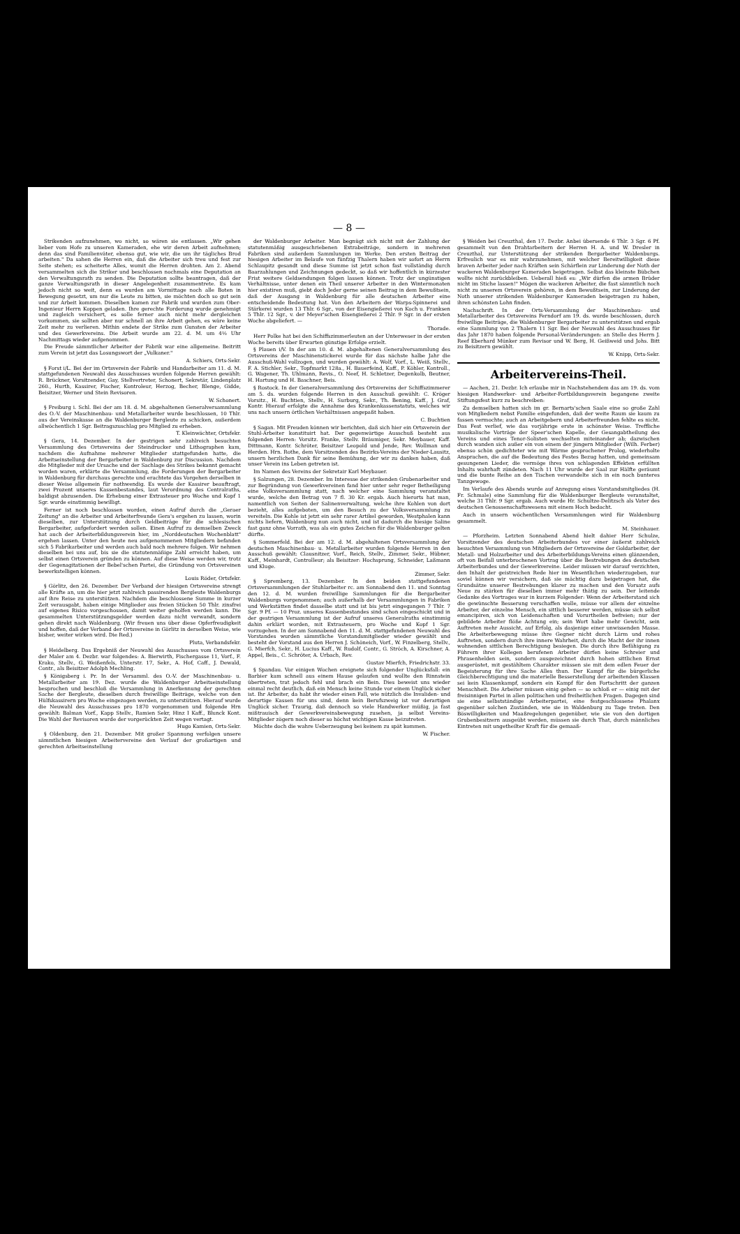— 8 —
Strikenden aufzunehmen, wo nicht, so wären sie entlassen. „Wir gehen lieber vom Hofe zu unseren Kameraden, ehe wir deren Arbeit aufnehmen; denn das sind Familienväter, ebenso gut, wie wir, die um ihr tägliches Brod arbeiten." Da sahen die Herren ein, daß die Arbeiter sich treu und fest zur Seite stehen; es scheiterte Alles, womit die Herren drohten. Am 2. Abend versammelten sich die Striker und beschlossen nochmals eine Deputation an den Verwaltungsrath zu senden. Die Deputation sollte beantragen, daß der ganze Verwaltungsrath in dieser Angelegenheit zusammentrete. Es kam jedoch nicht so weit, denn es wurden am Vormittage noch alle Boten in Bewegung gesetzt, um nur die Leute zu bitten, sie möchten doch so gut sein und zur Arbeit kommen. Dieselben kamen zur Fabrik und wurden zum Ober-Ingenieur Herrn Koppen geladen. Ihre gerechte Forderung wurde genehmigt und zugleich versichert, es solle ferner auch nicht mehr dergleichen vorkommen, sie sollten aber nur schnell an ihre Arbeit gehen, es wäre keine Zeit mehr zu verlieren. Mithin endete der Strike zum Gunsten der Arbeiter und des Gewerkvereins. Die Arbeit wurde am 22. d. M. um 4½ Uhr Nachmittags wieder aufgenommen.
Die Freude sämmtlicher Arbeiter der Fabrik war eine allgemeine. Beitritt zum Verein ist jetzt das Losungswort der „Vulkaner."
A. Schiers, Orts-Sekr.
§ Forst i/L. Bei der im Ortsverein der Fabrik- und Handarbeiter am 11. d. M. stattgefundenen Neuwahl des Ausschusses wurden folgende Herren gewählt: R. Brückner, Vorsitzender, Gay, Stellvertreter, Schonert, Sekretär, Lindenplatz 260., Hurth, Kassirer, Fischer, Kontroleur, Herzog, Becher, Blenge, Gidde, Beisitzer, Werner und Stein Revisoren.
W. Schonert.
§ Freiburg i. Schl. Bei der am 18. d. M. abgehaltenen Generalversammlung des O.-V. der Maschinenbau- und Metallarbeiter wurde beschlossen, 10 Thlr. aus der Vereinskasse an die Waldenburger Bergleute zu schicken, außerdem allwöchentlich 1 Sgr. Beitragszuschlag pro Mitglied zu erheben.
T. Kleinwächter, Ortsfekr.
§ Gera, 14. Dezember. In der gestrigen sehr zahlreich besuchten Versammlung des Ortsvereins der Steindrucker und Lithographen kam, nachdem die Aufnahme mehrerer Mitglieder stattgefunden hatte, die Arbeitseinstellung der Bergarbeiter in Waldenburg zur Discussion. Nachdem die Mitglieder mit der Ursache und der Sachlage des Strikes bekannt gemacht worden waren, erklärte die Versammlung, die Forderungen der Bergarbeiter in Waldenburg für durchaus gerechte und erachtete das Vorgehen derselben in dieser Weise allgemein für nothwendig. Es wurde der Kassirer beauftragt, zwei Prozent unseres Kassenbestandes, laut Verordnung des Centralraths, baldigst abzusenden. Die Erhebung einer Extrasteuer pro Woche und Kopf 1 Sgr. wurde einstimmig bewilligt.
Ferner ist noch beschlossen worden, einen Aufruf durch die „Geraer Zeitung" an die Arbeiter und Arbeiterfreunde Gera's ergehen zu lassen, worin dieselben, zur Unterstützung durch Geldbeiträge für die schlesischen Bergarbeiter, aufgefordert werden sollen. Einen Aufruf zu demselben Zweck hat auch der Arbeiterbildungsverein hier, im „Norddeutschen Wochenblatt" ergehen lassen. Unter den heute neu aufgenommenen Mitgliedern befanden sich 5 Fabrikarbeiter und werden auch bald noch mehrere folgen. Wir nehmen dieselben bei uns auf, bis sie die statutenmäßige Zahl erreicht haben, um selbst einen Ortsverein gründen zu können. Auf diese Weise werden wir, trotz der Gegenagitationen der Bebel'schen Partei, die Gründung von Ortsvereinen bewerkstelligen können.
Louis Röder, Ortsfekr.
§ Görlitz, den 26. Dezember. Der Verband der hiesigen Ortsvereine strengt alle Kräfte an, um die hier jetzt zahlreich passirenden Bergleute Waldenburgs auf ihre Reise zu unterstützen. Nachdem die beschlossene Summe in kurzer Zeit verausgabt, haben einige Mitglieder aus freien Stücken 50 Thlr. zinsfrei auf eigenes Risico vorgeschossen, damit weiter geholfen werden kann. Die gesammelten Unterstützungsgelder werden dazu nicht verwandt, sondern gehen direkt nach Waldenburg. (Wir freuen uns über diese Opferfreudigkeit und hoffen, daß der Verband der Ortsvereine in Görlitz in derselben Weise, wie bisher, weiter wirken wird. Die Red.)
Pluta, Verbandsfekr.
§ Heidelberg. Das Ergebniß der Neuwahl des Ausschusses vom Ortsverein der Maler am 4. Dezbr. war folgendes: A. Bierwirth, Fischergasse 11, Vorf., F. Krako, Stellv., G. Weißenfels, Unterstr. 17, Sekr., A. Hof, Caff., J. Dewald, Contr., als Beisitzer Adolph Mechling.
§ Königsberg i. Pr. In der Versamml. des O.-V. der Maschinenbau- u. Metallarbeiter am 19. Dez. wurde die Waldenburger Arbeitseinstellung besprochen und beschloß die Versammlung in Anerkennung der gerechten Sache der Bergleute, dieselben durch freiwillige Beiträge, welche von den Hülfskassirern pro Woche eingezogen werden, zu unterstützen. Hierauf wurde die Neuwahl des Ausschusses pro 1870 vorgenommen und folgende Hrn gewählt: Balman Vorf., Kapp Stellv., Ramien Sekr, Hinz I Kaff., Blunck Kont. Die Wahl der Revisoren wurde der vorgerückten Zeit wegen vertagt.
Hugo Kamien, Orts-Sekr.
§ Oldenburg, den 21. Dezember. Mit großer Spannung verfolgen unsere sämmtlichen hiesigen Arbeitervereine den Verlauf der großartigen und gerechten Arbeitseinstellung
der Waldenburger Arbeiter. Man begnügt sich nicht mit der Zahlung der statutenmäßig ausgeschriebenen Extrabeiträge, sondern in mehreren Fabriken sind außerdem Sammlungen im Werke. Den ersten Beitrag der hiesigen Arbeiter im Belaufe von fünfzig Thalern haben wir sofort an Herrn Schlaupitz gesandt und diese Summe ist jetzt schon fast vollständig durch Baarzahlungen und Zeichnungen gedeckt, so daß wir hoffentlich in kürzester Frist weitere Geldsendungen folgen lassen können. Trotz der ungünstigen Verhältnisse, unter denen ein Theil unserer Arbeiter in den Wintermonaten hier existiren muß, giebt doch Jeder gerne seinen Beitrag in dem Bewußtsein, daß der Ausgang in Waldenburg für alle deutschen Arbeiter eine entscheidende Bedeutung hat. Von den Arbeitern der Warps-Spinnerei und Stärkerei wurden 13 Thlr. 6 Sgr., von der Eisengießerei von Koch u. Franksen 5 Thlr. 12 Sgr., v. der Meyer'schen Eisengießerei 2 Thlr. 9 Sgr. in der ersten Woche abgeliefert. —
Thorade.
Herr Polke hat bei den Schiffszimmerleuten an der Unterweser in der ersten Woche bereits über Erwarten günstige Erfolge erzielt.
§ Plauen i/V. In der am 10. d. M. abgehaltenen Generalversammlung des Ortsvereins der Maschinenstickerei wurde für das nächste halbe Jahr die Ausschuß-Wahl vollzogen, und wurden gewählt: A. Wolf, Vorf., L. Weiß, Stellv., F. A. Stichler, Sekr., Topfmarkt 128a., H. Bauerfeind, Kaff., P. Köhler, Kontroll., G. Wagener, Th. Uhlmann, Revis., O. Neef, H. Schletzer, Degenkolb, Beutner, H. Hartung und H. Baschner, Beis.
§ Rostock. In der Generalversammlung des Ortsvereins der Schiffszimmerer am 5. ds. wurden folgende Herren in den Ausschuß gewählt: C. Kröger Vorsitz., H. Buchtien, Stellv., H. Surburg, Sekr., Th. Bening, Kaff., J. Graf, Kontr. Hierauf erfolgte die Annahme des Krankenkassenstatuts, welches wir uns nach unsern örtlichen Verhältnissen angepaßt haben.
C. Buchtien
§ Sagan. Mit Freuden können wir berichten, daß sich hier ein Ortsverein der Stuhl-Arbeiter konstituirt hat. Der gegenwärtige Ausschuß besteht aus folgenden Herren: Vorsitz. Franke, Stellv. Bräumiger, Sekr. Meybauer, Kaff. Dittmann, Kontr. Schröter, Beisitzer Leopold und Jende, Rev. Wollman und Herden. Hrn. Rothe, dem Vorsitzenden des Bezirks-Vereins der Nieder-Lausitz, unsern herzlichen Dank für seine Bemühung, der wir zu danken haben, daß unser Verein ins Leben getreten ist.
Im Namen des Vereins der Sekretair Karl Meybauer.
§ Salzungen, 28. Dezember. Im Interesse der strikenden Grubenarbeiter und zur Begründung von Gewerkvereinen fand hier unter sehr reger Betheiligung eine Volksversammlung statt, nach welcher eine Sammlung veranstaltet wurde, welche den Betrag von 7 fl. 30 Kr. ergab. Auch hierorts hat man, namentlich von Seiten der Salinenverwaltung, welche ihre Kohlen von dort bezieht, alles aufgeboten, um den Besuch zu der Volksversammlung zu vereiteln. Die Kohle ist jetzt ein sehr rarer Artikel geworden, Westphalen kann nichts liefern, Waldenburg nun auch nicht, und ist dadurch die hiesige Saline fast ganz ohne Vorrath, was als ein gutes Zeichen für die Waldenburger gelten dürfte.
§ Sommerfeld. Bei der am 12. d. M. abgehaltenen Ortsversammlung der deutschen Maschinenbau- u. Metallarbeiter wurden folgende Herren in den Ausschuß gewählt: Clausnitzer, Vorf., Reich, Stellv., Zimmer, Sekr., Hübner, Kaff., Meinhardt, Controlleur; als Beisitzer: Hochsprung, Schneider, Laßmann und Kluge.
Zimmer, Sekr.
§ Spremberg, 13. Dezember. In den beiden stattgefundenen Ortsversammlungen der Stuhlarbeiter rc. am Sonnabend den 11. und Sonntag den 12. d. M. wurden freiwillige Sammlungen für die Bergarbeiter Waldenburgs vorgenommen; auch außerhalb der Versammlungen in Fabriken und Werkstätten findet dasselbe statt und ist bis jetzt eingegangen 7 Thlr. 7 Sgr. 9 Pf. — 10 Proz. unseres Kassenbestandes sind schon eingeschickt und in der gestrigen Versammlung ist der Aufruf unseres Generalraths einstimmig dahin erklärt worden, mit Extrasteuern, pro Woche und Kopf 1 Sgr. vorzugehen. In der am Sonnabend den 11. d. M. stattgefundenen Neuwahl des Vorstandes wurden sämmtliche Vorstandsmitglieder wieder gewählt und besteht der Vorstand aus den Herren J. Schöneich, Vorf., W. Finzelberg, Stellv., G. Mierfch, Sekr., H. Lucius Kaff., W. Rudolf, Contr., G. Ströch, A. Kirschner, A. Appel, Beis., C. Schröter, A. Urbach, Rev.
Gustav Mierfch, Friedrichstr. 33.
§ Spandau. Vor einigen Wochen ereignete sich folgender Unglücksfall: ein Barbier kam schnell aus einem Hause gelaufen und wollte den Rinnstein übertreten, trat jedoch fehl und brach ein Bein. Dies beweist uns wieder einmal recht deutlich, daß ein Mensch keine Stunde vor einem Unglück sicher ist. Ihr Arbeiter, da habt ihr wieder einen Fall, wie nützlich die Invaliden- und derartige Kassen für uns sind, denn kein Berufszweig ist vor derartigen Unglück sicher. Traurig, daß dennoch so viele Handwerker müßig, ja fast mißtrauisch der Gewerkvereinsbewegung zusehen, ja selbst Vereins-Mitglieder zögern noch dieser so höchst wichtigen Kasse beizutreten.
Möchte doch die wahre Ueberzeugung bei keinem zu spät kommen.
W. Fischer.
§ Weiden bei Creuzthal, den 17. Dezbr. Anbei übersende 6 Thlr. 3 Sgr. 6 Pf. gesammelt von den Drahtarbeitern der Herren H. A. und W. Dresler in Creuzthal, zur Unterstützung der strikenden Bergarbeiter Waldenburgs. Erfreulich war es mir wahrzunehmen, mit welcher Bereitwilligkeit diese braven Arbeiter jeder nach Kräften sein Schärflein zur Linderung der Noth der wackeren Waldenburger Kameraden beigetragen. Selbst das kleinste Bübchen wollte nicht zurückbleiben. Ueberall hieß es: „Wir dürfen die armen Brüder nicht im Stiche lassen!" Mögen die wackeren Arbeiter, die fast sämmtlich noch nicht zu unserem Ortsverein gehören, in dem Bewußtsein, zur Linderung der Noth unserer strikenden Waldenburger Kameraden beigetragen zu haben, ihren schönsten Lohn finden.
Nachschrift. In der Orts-Versammlung der Maschinenbau- und Metallarbeiter des Ortsvereins Ferndorf am 19. ds. wurde beschlossen, durch freiwillige Beiträge, die Waldenburger Bergarbeiter zu unterstützen und ergab eine Sammlung von 2 Thalern 11 Sgr. Bei der Neuwahl des Ausschusses für das Jahr 1870 haben folgende Personal-Veränderungen: an Stelle des Herrn J. Reef Eberhard Münker zum Revisor und W. Berg, H. Geißweid und Johs. Bitt zu Beisitzern gewählt.
W. Knipp, Orts-Sekr.
Arbeitervereins-Theil.
— Aachen, 21. Dezbr. Ich erlaube mir in Nachstehendem das am 19. ds. vom hiesigen Handwerker- und Arbeiter-Fortbildungsverein begangene zweite Stiftungsfest kurz zu beschreiben:
Zu demselben hatten sich im gr. Bernarts'schen Saale eine so große Zahl von Mitgliedern nebst Familie eingefunden, daß der weite Raum sie kaum zu fassen vermochte; auch an Arbeitgebern und Arbeiterfreunden fehlte es nicht. Das Fest verlief, wie das vorjährige erste in schönster Weise. Treffliche musikalische Vorträge der Speer'schen Kapelle, der Gesangabtheilung des Vereins und eines Tenor-Solisten wechselten miteinander ab; dazwischen durch wanden sich außer ein von einem der jüngern Mitglieder (Wilh. Ferber) ebenso schön gedichteter wie mit Wärme gesprochener Prolog, wiederholte Ansprachen, die auf die Bedeutung des Festes Bezug hatten, und gemeinsam gesungenen Lieder, die vermöge ihres von schlagenden Effekten erfüllten Inhalts wahrhaft zündeten. Nach 11 Uhr wurde der Saal zur Hälfte geräumt und die bunte Reihe an den Tischen verwandelte sich in ein noch bunteres Tanzgewoge.
Im Verlaufe des Abends wurde auf Anregung eines Vorstandsmitgliedes (H. Fr. Schmale) eine Sammlung für die Waldenburger Bergleute veranstaltet, welche 31 Thlr. 9 Sgr. ergab. Auch wurde Hr. Schultze-Delitzsch als Vater des deutschen Genossenschaftswesens mit einem Hoch bedacht.
Auch in unsern wöchentlichen Versammlungen wird für Waldenburg gesammelt.
M. Steinhauer.
— Pforzheim. Letzten Sonnabend Abend hielt dahier Herr Schulze, Vorsitzender des deutschen Arbeiterbundes vor einer äußerst zahlreich besuchten Versammlung von Mitgliedern der Ortsvereine der Goldarbeiter, der Metall- und Holzarbeiter und des Arbeiterbildungs-Vereins einen glänzenden, oft von Beifall unterbrochenen Vortrag über die Bestrebungen des deutschen Arbeiterbundes und der Gewerkvereine. Leider müssen wir darauf verzichten, den Inhalt der geistreichen Rede hier im Wesentlichen wiederzugeben, nur soviel können wir versichern, daß sie mächtig dazu beigetragen hat, die Grundsätze unserer Bestrebungen klarer zu machen und den Vorsatz aufs Neue zu stärken für dieselben immer mehr thätig zu sein. Der leitende Gedanke des Vortrages war in kurzem Folgender: Wenn der Arbeiterstand sich die gewünschte Besserung verschaffen wolle, müsse vor allem der einzelne Arbeiter, der einzelne Mensch, ein sittlich besserer werden, müsse sich selbst emancipiren, sich von Leidenschaften und Vorurtheilen befreien; nur der gebildete Arbeiter flöße Achtung ein; sein Wort habe mehr Gewicht, sein Auftreten mehr Aussicht, auf Erfolg, als dasjenige einer unwissenden Masse. Die Arbeiterbewegung müsse ihre Gegner nicht durch Lärm und rohes Auftreten, sondern durch ihre innere Wahrheit, durch die Macht der ihr innen wohnenden sittlichen Berechtigung besiegen. Die durch ihre Befähigung zu Führern ihrer Kollegen berufenen Arbeiter dürfen keine Schreier und Phrasenhelden sein, sondern ausgezeichnet durch hohen sittlichen Ernst ausgerüstet, mit gestähltem Charakter müssen sie mit dem edlen Feuer der Begeisterung für ihre Sache Alles thun. Der Kampf für die bürgerliche Gleichberechtigung und die materielle Besserstellung der arbeitenden Klassen sei kein Klassenkampf, sondern ein Kampf für den Fortschritt der ganzen Menschheit. Die Arbeiter müssen einig gehen — so schloß er — einig mit der freisinnigen Partei in allen politischen und freiheitlichen Fragen. Dagegen sind sie eine selbstständige Arbeiterpartei, eine festgeschlossene Phalanx gegenüber solchen Zuständen, wie sie in Waldenburg zu Tage treten. Den Böswilligkeiten und Maaßregelungen gegenüber, wie sie von den dortigen Grubenbesitzern ausgeübt werden, müssen sie durch That, durch männliches Eintreten mit ungetheilter Kraft für die gemaaß-